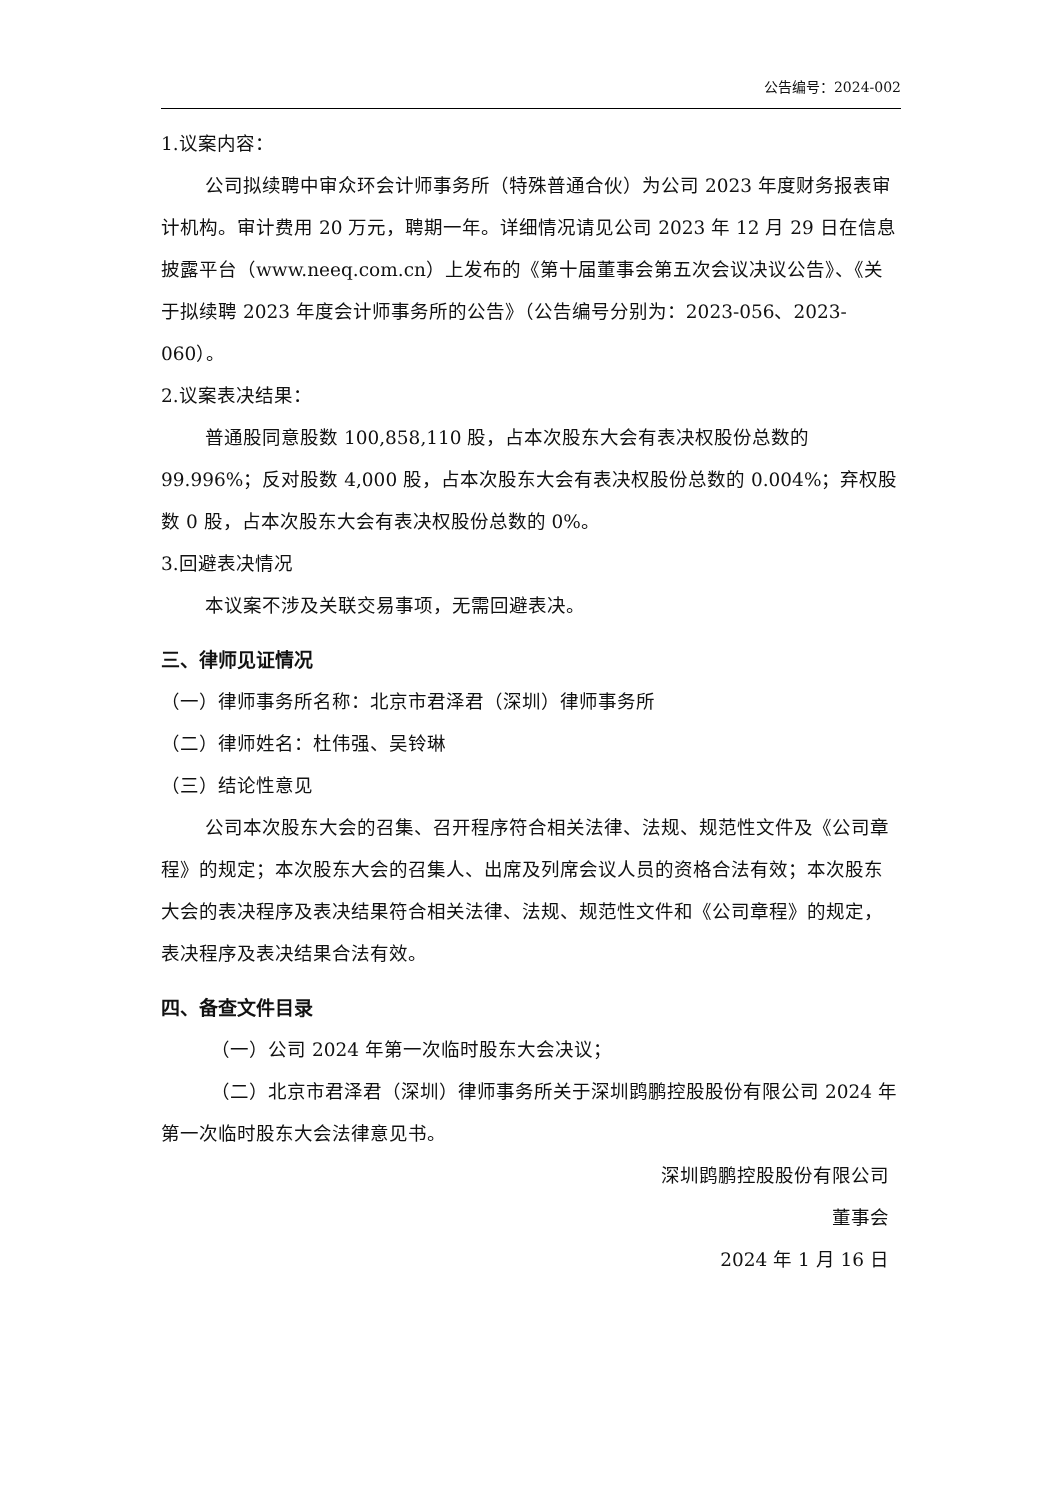公告编号：2024-002
1.议案内容：
公司拟续聘中审众环会计师事务所（特殊普通合伙）为公司 2023 年度财务报表审计机构。审计费用 20 万元，聘期一年。详细情况请见公司 2023 年 12 月 29 日在信息披露平台（www.neeq.com.cn）上发布的《第十届董事会第五次会议决议公告》、《关于拟续聘 2023 年度会计师事务所的公告》（公告编号分别为：2023-056、2023-060）。
2.议案表决结果：
普通股同意股数 100,858,110 股，占本次股东大会有表决权股份总数的 99.996%；反对股数 4,000 股，占本次股东大会有表决权股份总数的 0.004%；弃权股数 0 股，占本次股东大会有表决权股份总数的 0%。
3.回避表决情况
本议案不涉及关联交易事项，无需回避表决。
三、律师见证情况
（一）律师事务所名称：北京市君泽君（深圳）律师事务所
（二）律师姓名：杜伟强、吴铃琳
（三）结论性意见
公司本次股东大会的召集、召开程序符合相关法律、法规、规范性文件及《公司章程》的规定；本次股东大会的召集人、出席及列席会议人员的资格合法有效；本次股东大会的表决程序及表决结果符合相关法律、法规、规范性文件和《公司章程》的规定，表决程序及表决结果合法有效。
四、备查文件目录
（一）公司 2024 年第一次临时股东大会决议；
（二）北京市君泽君（深圳）律师事务所关于深圳鹍鹏控股股份有限公司 2024 年第一次临时股东大会法律意见书。
深圳鹍鹏控股股份有限公司
董事会
2024 年 1 月 16 日